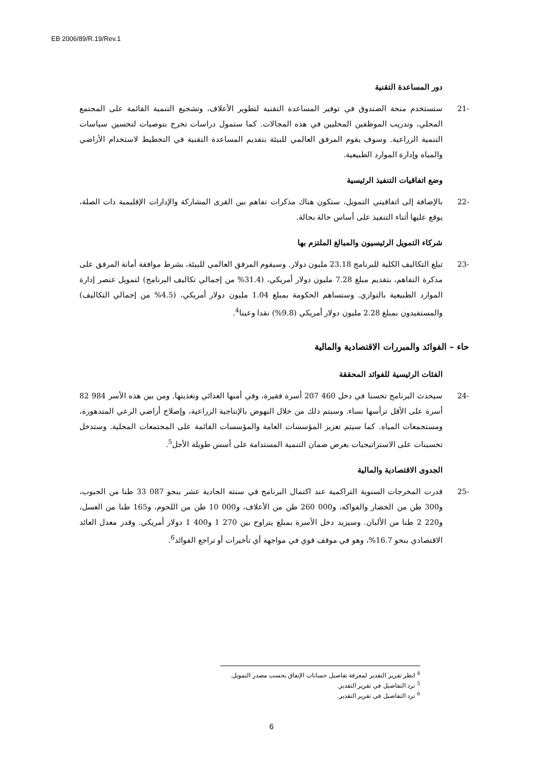EB 2006/89/R.19/Rev.1
دور المساعدة التقنية
-21 ستستخدم منحة الصندوق في توفير المساعدة التقنية لتطوير الأعلاف، وتشجيع التنمية القائمة على المجتمع المحلي، وتدريب الموظفين المحليين في هذه المجالات. كما ستمول دراسات تخرج بتوصيات لتحسين سياسات التنمية الزراعية. وسوف يقوم المرفق العالمي للبيئة بتقديم المساعدة التقنية في التخطيط لاستخدام الأراضي والمياه وإدارة الموارد الطبيعية.
وضع اتفاقيات التنفيذ الرئيسية
-22 بالإضافة إلى اتفاقيتي التمويل، ستكون هناك مذكرات تفاهم بين القرى المشاركة والإدارات الإقليمية ذات الصلة، يوقع عليها أثناء التنفيذ على أساس حالة بحالة.
شركاء التمويل الرئيسيون والمبالغ الملتزم بها
-23 تبلغ التكاليف الكلية للبرنامج 23.18 مليون دولار. وسيقوم المرفق العالمي للبيئة، بشرط موافقة أمانة المرفق على مذكرة التفاهم، بتقديم مبلغ 7.28 مليون دولار أمريكي، (31.4% من إجمالي تكاليف البرنامج) لتمويل عنصر إدارة الموارد الطبيعية بالتوازي. وستساهم الحكومة بمبلغ 1.04 مليون دولار أمريكي، (4.5% من إجمالي التكاليف) والمستفيدون بمبلغ 2.28 مليون دولار أمريكي (9.8%) نقدا وعينا<sup>4</sup>.
حاء – الفوائد والمبررات الاقتصادية والمالية
الفئات الرئيسية للفوائد المحققة
-24 سيحدث البرنامج تحسنا في دخل 460 207 أسرة فقيرة، وفي أمنها الغذائي وتغذيتها. ومن بين هذه الأسر 984 82 أسرة على الأقل ترأسها نساء. وسيتم ذلك من خلال النهوض بالإنتاجية الزراعية، وإصلاح أراضي الرعي المتدهورة، ومستجمعات المياه. كما سيتم تعزيز المؤسسات العامة والمؤسسات القائمة على المجتمعات المحلية. وستدخل تحسينات على الاستراتيجيات بغرض ضمان التنمية المستدامة على أسس طويلة الأجل<sup>5</sup>.
الجدوى الاقتصادية والمالية
-25 قدرت المخرجات السنوية التراكمية عند اكتمال البرنامج في سنته الحادية عشر بنحو 087 33 طنا من الحبوب، و300 طن من الخضار والفواكه، و000 260 طن من الأعلاف، و000 10 طن من اللحوم، و165 طنا من العسل، و220 2 طنا من الألبان. وسيزيد دخل الأسرة بمبلغ يتراوح بين 270 1 و400 1 دولار أمريكي. وقدر معدل العائد الاقتصادي بنحو 16.7%، وهو في موقف قوي في مواجهة أي تأخيرات أو تراجع الفوائد<sup>6</sup>.
<sup>4</sup> انظر تقرير التقدير لمعرفة تفاصيل حسابات الإنفاق بحسب مصدر التمويل.
<sup>5</sup> ترد التفاصيل في تقرير التقدير.
<sup>6</sup> ترد التفاصيل في تقرير التقدير.
6